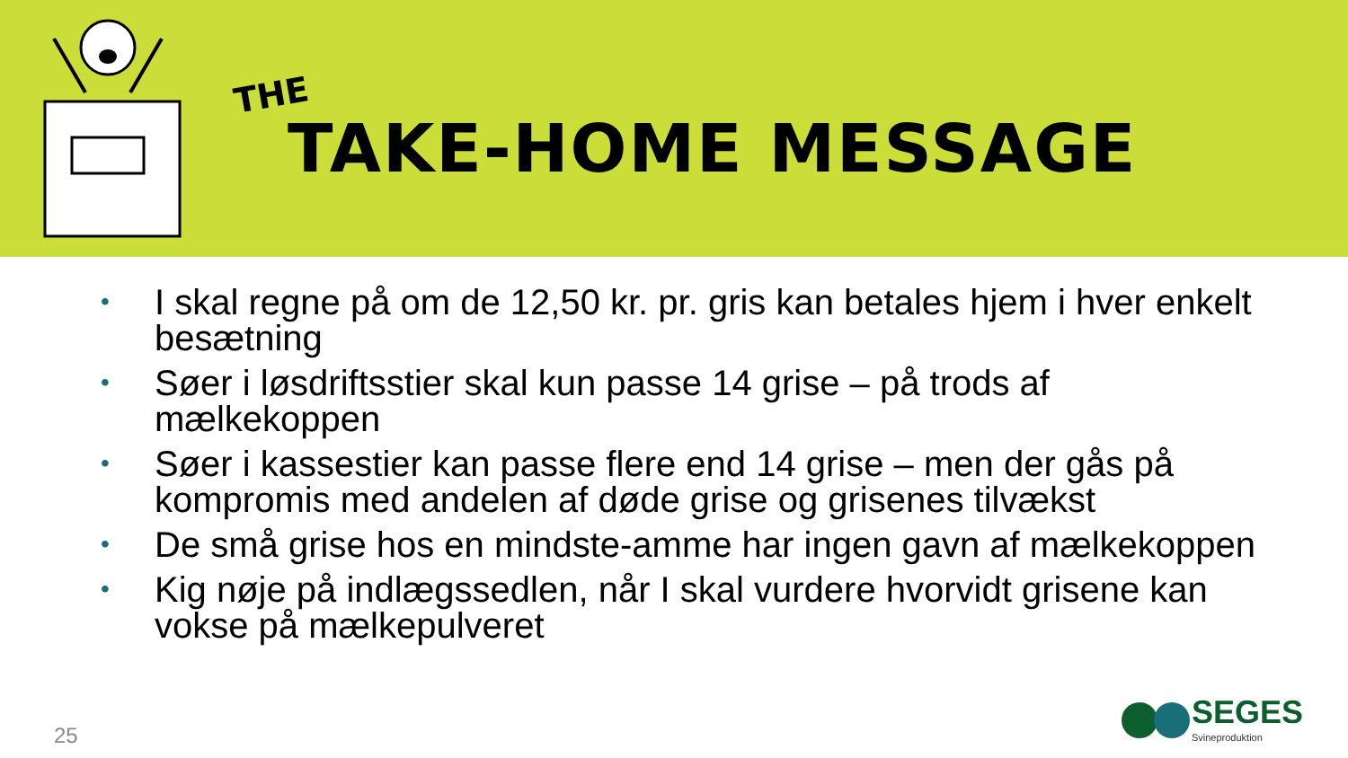THE
TAKE-HOME MESSAGE
• I skal regne på om de 12,50 kr. pr. gris kan betales hjem i hver enkelt besætning
• Søer i løsdriftsstier skal kun passe 14 grise – på trods af mælkekoppen
• Søer i kassestier kan passe flere end 14 grise – men der gås på kompromis med andelen af døde grise og grisenes tilvækst
• De små grise hos en mindste-amme har ingen gavn af mælkekoppen
• Kig nøje på indlægssedlen, når I skal vurdere hvorvidt grisene kan vokse på mælkepulveret
25
SEGES
Svineproduktion